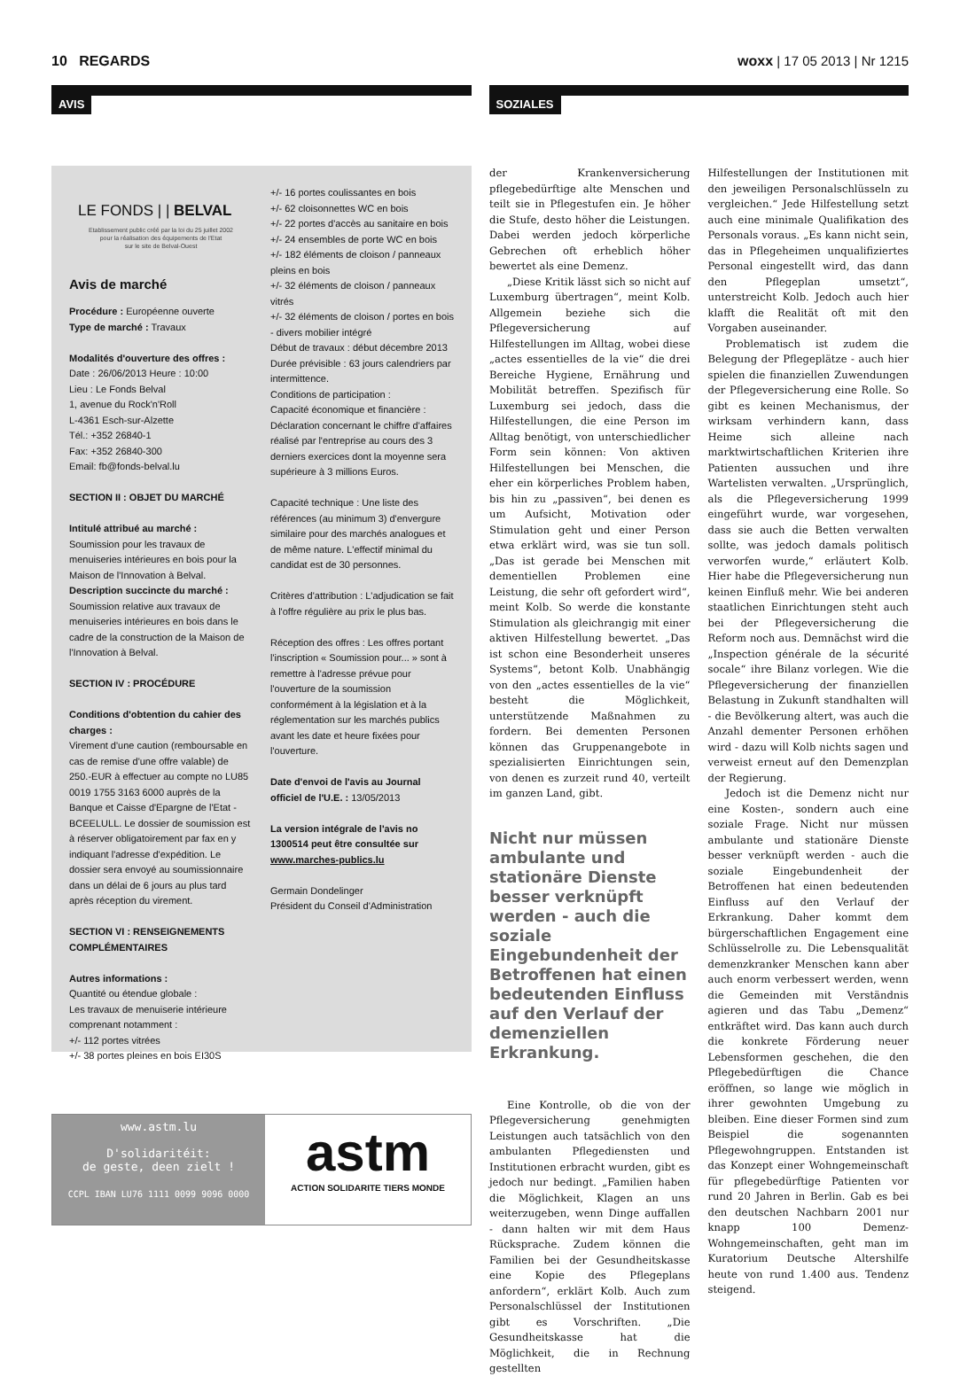10 REGARDS woxx | 17 05 2013 | Nr 1215
AVIS SOZIALES
LE FONDS | | BELVAL
Etablissement public créé par la loi du 25 juillet 2002
pour la réalisation des équipements de l'Etat
sur le site de Belval-Ouest
Avis de marché
Procédure : Européenne ouverte
Type de marché : Travaux
Modalités d'ouverture des offres :
Date : 26/06/2013 Heure : 10:00
Lieu : Le Fonds Belval
1, avenue du Rock'n'Roll
L-4361 Esch-sur-Alzette
Tél.: +352 26840-1
Fax: +352 26840-300
Email: fb@fonds-belval.lu
SECTION II : OBJET DU MARCHÉ
Intitulé attribué au marché :
Soumission pour les travaux de menuiseries intérieures en bois pour la Maison de l'Innovation à Belval.
Description succincte du marché :
Soumission relative aux travaux de menuiseries intérieures en bois dans le cadre de la construction de la Maison de l'Innovation à Belval.
SECTION IV : PROCÉDURE
Conditions d'obtention du cahier des charges :
Virement d'une caution (remboursable en cas de remise d'une offre valable) de 250.-EUR à effectuer au compte no LU85 0019 1755 3163 6000 auprès de la Banque et Caisse d'Epargne de l'Etat - BCEELULL. Le dossier de soumission est à réserver obligatoirement par fax en y indiquant l'adresse d'expédition. Le dossier sera envoyé au soumissionnaire dans un délai de 6 jours au plus tard après réception du virement.
SECTION VI : RENSEIGNEMENTS COMPLÉMENTAIRES
Autres informations :
Quantité ou étendue globale :
Les travaux de menuiserie intérieure comprenant notamment :
+/- 112 portes vitrées
+/- 38 portes pleines en bois EI30S
+/- 16 portes coulissantes en bois
+/- 62 cloisonnettes WC en bois
+/- 22 portes d'accès au sanitaire en bois
+/- 24 ensembles de porte WC en bois
+/- 182 éléments de cloison / panneaux pleins en bois
+/- 32 éléments de cloison / panneaux vitrés
+/- 32 éléments de cloison / portes en bois
- divers mobilier intégré
Début de travaux : début décembre 2013
Durée prévisible : 63 jours calendriers par intermittence.
Conditions de participation :
Capacité économique et financière : Déclaration concernant le chiffre d'affaires réalisé par l'entreprise au cours des 3 derniers exercices dont la moyenne sera supérieure à 3 millions Euros.
Capacité technique : Une liste des références (au minimum 3) d'envergure similaire pour des marchés analogues et de même nature. L'effectif minimal du candidat est de 30 personnes.
Critères d'attribution : L'adjudication se fait à l'offre régulière au prix le plus bas.
Réception des offres : Les offres portant l'inscription « Soumission pour... » sont à remettre à l'adresse prévue pour l'ouverture de la soumission conformément à la législation et à la réglementation sur les marchés publics avant les date et heure fixées pour l'ouverture.
Date d'envoi de l'avis au Journal officiel de l'U.E. : 13/05/2013
La version intégrale de l'avis no 1300514 peut être consultée sur www.marches-publics.lu
Germain Dondelinger
Président du Conseil d'Administration
www.astm.lu
D'solidaritéit:
de geste, deen zielt !
CCPL IBAN LU76 1111 0099 9096 0000
astm
ACTION SOLIDARITE TIERS MONDE
der Krankenversicherung pflegebedürftige alte Menschen und teilt sie in Pflegestufen ein. Je höher die Stufe, desto höher die Leistungen. Dabei werden jedoch körperliche Gebrechen oft erheblich höher bewertet als eine Demenz.
„Diese Kritik lässt sich so nicht auf Luxemburg übertragen“, meint Kolb. Allgemein beziehe sich die Pflegeversicherung auf Hilfestellungen im Alltag, wobei diese „actes essentielles de la vie“ die drei Bereiche Hygiene, Ernährung und Mobilität betreffen. Spezifisch für Luxemburg sei jedoch, dass die Hilfestellungen, die eine Person im Alltag benötigt, von unterschiedlicher Form sein können: Von aktiven Hilfestellungen bei Menschen, die eher ein körperliches Problem haben, bis hin zu „passiven“, bei denen es um Aufsicht, Motivation oder Stimulation geht und einer Person etwa erklärt wird, was sie tun soll. „Das ist gerade bei Menschen mit dementiellen Problemen eine Leistung, die sehr oft gefordert wird“, meint Kolb. So werde die konstante Stimulation als gleichrangig mit einer aktiven Hilfestellung bewertet. „Das ist schon eine Besonderheit unseres Systems“, betont Kolb. Unabhängig von den „actes essentielles de la vie“ besteht die Möglichkeit, unterstützende Maßnahmen zu fordern. Bei dementen Personen können das Gruppenangebote in spezialisierten Einrichtungen sein, von denen es zurzeit rund 40, verteilt im ganzen Land, gibt.
Nicht nur müssen ambulante und stationäre Dienste besser verknüpft werden - auch die soziale Eingebundenheit der Betroffenen hat einen bedeutenden Einfluss auf den Verlauf der demenziellen Erkrankung.
Eine Kontrolle, ob die von der Pflegeversicherung genehmigten Leistungen auch tatsächlich von den ambulanten Pflegediensten und Institutionen erbracht wurden, gibt es jedoch nur bedingt. „Familien haben die Möglichkeit, Klagen an uns weiterzugeben, wenn Dinge auffallen - dann halten wir mit dem Haus Rücksprache. Zudem können die Familien bei der Gesundheitskasse eine Kopie des Pflegeplans anfordern“, erklärt Kolb. Auch zum Personalschlüssel der Institutionen gibt es Vorschriften. „Die Gesundheitskasse hat die Möglichkeit, die in Rechnung gestellten
Hilfestellungen der Institutionen mit den jeweiligen Personalschlüsseln zu vergleichen.“ Jede Hilfestellung setzt auch eine minimale Qualifikation des Personals voraus. „Es kann nicht sein, das in Pflegeheimen unqualifiziertes Personal eingestellt wird, das dann den Pflegeplan umsetzt“, unterstreicht Kolb. Jedoch auch hier klafft die Realität oft mit den Vorgaben auseinander.
Problematisch ist zudem die Belegung der Pflegeplätze - auch hier spielen die finanziellen Zuwendungen der Pflegeversicherung eine Rolle. So gibt es keinen Mechanismus, der wirksam verhindern kann, dass Heime sich alleine nach marktwirtschaftlichen Kriterien ihre Patienten aussuchen und ihre Wartelisten verwalten. „Ursprünglich, als die Pflegeversicherung 1999 eingeführt wurde, war vorgesehen, dass sie auch die Betten verwalten sollte, was jedoch damals politisch verworfen wurde,“ erläutert Kolb. Hier habe die Pflegeversicherung nun keinen Einfluß mehr. Wie bei anderen staatlichen Einrichtungen steht auch bei der Pflegeversicherung die Reform noch aus. Demnächst wird die „Inspection générale de la sécurité socale“ ihre Bilanz vorlegen. Wie die Pflegeversicherung der finanziellen Belastung in Zukunft standhalten will - die Bevölkerung altert, was auch die Anzahl dementer Personen erhöhen wird - dazu will Kolb nichts sagen und verweist erneut auf den Demenzplan der Regierung.
Jedoch ist die Demenz nicht nur eine Kosten-, sondern auch eine soziale Frage. Nicht nur müssen ambulante und stationäre Dienste besser verknüpft werden - auch die soziale Eingebundenheit der Betroffenen hat einen bedeutenden Einfluss auf den Verlauf der Erkrankung. Daher kommt dem bürgerschaftlichen Engagement eine Schlüsselrolle zu. Die Lebensqualität demenzkranker Menschen kann aber auch enorm verbessert werden, wenn die Gemeinden mit Verständnis agieren und das Tabu „Demenz“ entkräftet wird. Das kann auch durch die konkrete Förderung neuer Lebensformen geschehen, die den Pflegebedürftigen die Chance eröffnen, so lange wie möglich in ihrer gewohnten Umgebung zu bleiben. Eine dieser Formen sind zum Beispiel die sogenannten Pflegewohngruppen. Entstanden ist das Konzept einer Wohngemeinschaft für pflegebedürftige Patienten vor rund 20 Jahren in Berlin. Gab es bei den deutschen Nachbarn 2001 nur knapp 100 Demenz-Wohngemeinschaften, geht man im Kuratorium Deutsche Altershilfe heute von rund 1.400 aus. Tendenz steigend.